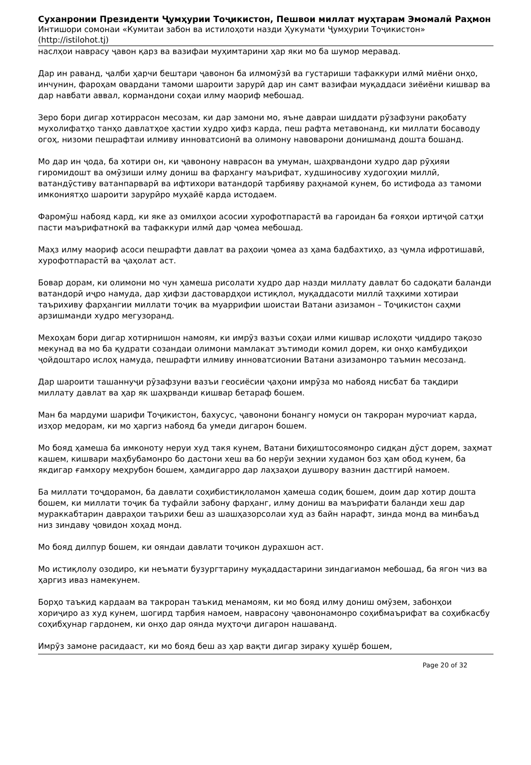Суханронии Президенти Ҷумҳурии Тоҷикистон, Пешвои миллат муҳтарам Эмомалӣ Раҳмон
Интишори сомонаи «Кумитаи забон ва истилоҳоти назди Ҳукумати Ҷумҳурии Тоҷикистон»
(http://istilohot.tj)
наслҳои наврасу ҷавон қарз ва вазифаи муҳимтарини ҳар яки мо ба шумор меравад.
Дар ин раванд, ҷалби ҳарчи бештари ҷавонон ба илмомӯзӣ ва густариши тафаккури илмӣ миёни онҳо, инчунин, фароҳам овардани тамоми шароити зарурӣ дар ин самт вазифаи муқаддаси зиёиёни кишвар ва дар навбати аввал, кормандони соҳаи илму маориф мебошад.
Зеро бори дигар хотиррасон месозам, ки дар замони мо, яъне давраи шиддати рӯзафзуни рақобату мухолифатҳо танҳо давлатҳое ҳастии худро ҳифз карда, пеш рафта метавонанд, ки миллати босаводу огоҳ, низоми пешрафтаи илмиву инноватсионӣ ва олимону навоварони донишманд дошта бошанд.
Мо дар ин ҷода, ба хотири он, ки ҷавонону наврасон ва умуман, шаҳрвандони худро дар рӯҳияи гиромидошт ва омӯзиши илму дониш ва фарҳангу маърифат, худшиносиву худогоҳии миллӣ, ватандӯстиву ватанпарварӣ ва ифтихори ватандорӣ тарбияву раҳнамоӣ кунем, бо истифода аз тамоми имкониятҳо шароити зарурӣро муҳайё карда истодаем.
Фаромӯш набояд кард, ки яке аз омилҳои асосии хурофотпарастӣ ва гароидан ба ғояҳои иртиҷоӣ сатҳи пасти маърифатнокӣ ва тафаккури илмӣ дар ҷомеа мебошад.
Маҳз илму маориф асоси пешрафти давлат ва раҳоии ҷомеа аз ҳама бадбахтиҳо, аз ҷумла ифротишавӣ, хурофотпарастӣ ва ҷаҳолат аст.
Бовар дорам, ки олимони мо чун ҳамеша рисолати худро дар назди миллату давлат бо садоқати баланди ватандорӣ иҷро намуда, дар ҳифзи дастовардҳои истиқлол, муқаддасоти миллӣ таҳкими хотираи таърихиву фарҳангии миллати тоҷик ва муаррифии шоистаи Ватани азизамон – Тоҷикистон саҳми арзишманди худро мегузоранд.
Мехоҳам бори дигар хотирнишон намоям, ки имрӯз вазъи соҳаи илми кишвар ислоҳоти ҷиддиро тақозо мекунад ва мо ба қудрати созандаи олимони мамлакат эътимоди комил дорем, ки онҳо камбудиҳои ҷойдоштаро ислоҳ намуда, пешрафти илмиву инноватсионии Ватани азизамонро таъмин месозанд.
Дар шароити ташаннуҷи рӯзафзуни вазъи геосиёсии ҷаҳони имрӯза мо набояд нисбат ба тақдири миллату давлат ва ҳар як шаҳрванди кишвар бетараф бошем.
Ман ба мардуми шарифи Тоҷикистон, бахусус, ҷавонони бонангу номуси он такроран мурочиат карда, изҳор медорам, ки мо ҳаргиз набояд ба умеди дигарон бошем.
Мо бояд ҳамеша ба имконоту неруи худ такя кунем, Ватани биҳиштосоямонро сидқан дӯст дорем, заҳмат кашем, кишвари маҳбубамонро бо дастони хеш ва бо нерӯи зеҳнии худамон боз ҳам обод кунем, ба якдигар ғамхору меҳрубон бошем, ҳамдигарро дар лаҳзаҳои душвору вазнин дастгирӣ намоем.
Ба миллати тоҷдорамон, ба давлати соҳибистиқлоламон ҳамеша содиқ бошем, доим дар хотир дошта бошем, ки миллати тоҷик ба туфайли забону фарҳанг, илму дониш ва маърифати баланди хеш дар мураккабтарин давраҳои таърихи беш аз шашҳазорсолаи худ аз байн нарафт, зинда монд ва минбаъд низ зиндаву ҷовидон хоҳад монд.
Мо бояд дилпур бошем, ки ояндаи давлати тоҷикон дурахшон аст.
Мо истиқлолу озодиро, ки неъмати бузургтарину муқаддастарини зиндагиамон мебошад, ба ягон чиз ва ҳаргиз иваз намекунем.
Борҳо таъкид кардаам ва такроран таъкид менамоям, ки мо бояд илму дониш омӯзем, забонҳои хориҷиро аз худ кунем, шогирд тарбия намоем, наврасону ҷавононамонро соҳибмаърифат ва соҳибкасбу соҳибҳунар гардонем, ки онҳо дар оянда муҳтоҷи дигарон нашаванд.
Имрӯз замоне расидааст, ки мо бояд беш аз ҳар вақти дигар зираку ҳушёр бошем,
Page 20 of 32